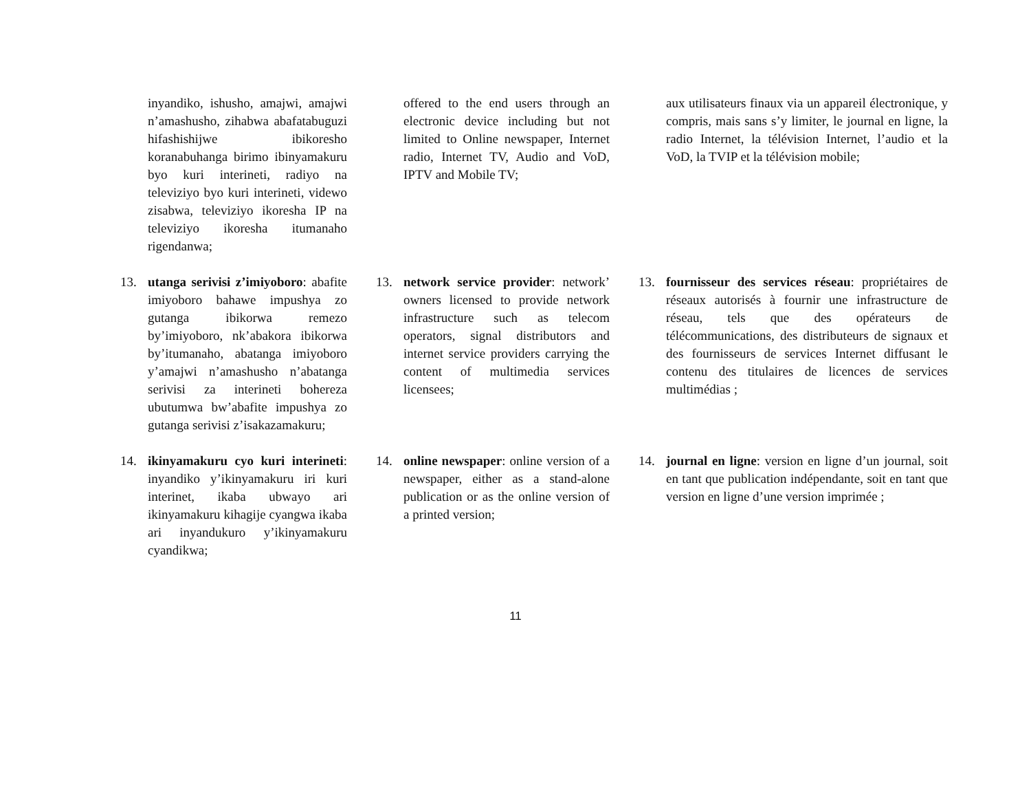inyandiko, ishusho, amajwi, amajwi n’amashusho, zihabwa abafatabuguzi hifashishijwe ibikoresho koranabuhanga birimo ibinyamakuru byo kuri interineti, radiyo na televiziyo byo kuri interineti, videwo zisabwa, televiziyo ikoresha IP na televiziyo ikoresha itumanaho rigendanwa;
offered to the end users through an electronic device including but not limited to Online newspaper, Internet radio, Internet TV, Audio and VoD, IPTV and Mobile TV;
aux utilisateurs finaux via un appareil électronique, y compris, mais sans s’y limiter, le journal en ligne, la radio Internet, la télévision Internet, l’audio et la VoD, la TVIP et la télévision mobile;
13. utanga serivisi z’imiyoboro: abafite imiyoboro bahawe impushya zo gutanga ibikorwa remezo by’imiyoboro, nk’abakora ibikorwa by’itumanaho, abatanga imiyoboro y’amajwi n’amashusho n’abatanga serivisi za interineti bohereza ubutumwa bw’abafite impushya zo gutanga serivisi z’isakazamakuru;
13. network service provider: network’ owners licensed to provide network infrastructure such as telecom operators, signal distributors and internet service providers carrying the content of multimedia services licensees;
13. fournisseur des services réseau: propriétaires de réseaux autorisés à fournir une infrastructure de réseau, tels que des opérateurs de télécommunications, des distributeurs de signaux et des fournisseurs de services Internet diffusant le contenu des titulaires de licences de services multimédias ;
14. ikinyamakuru cyo kuri interineti: inyandiko y’ikinyamakuru iri kuri interinet, ikaba ubwayo ari ikinyamakuru kihagije cyangwa ikaba ari inyandukuro y’ikinyamakuru cyandikwa;
14. online newspaper: online version of a newspaper, either as a stand-alone publication or as the online version of a printed version;
14. journal en ligne: version en ligne d’un journal, soit en tant que publication indépendante, soit en tant que version en ligne d’une version imprimée ;
11